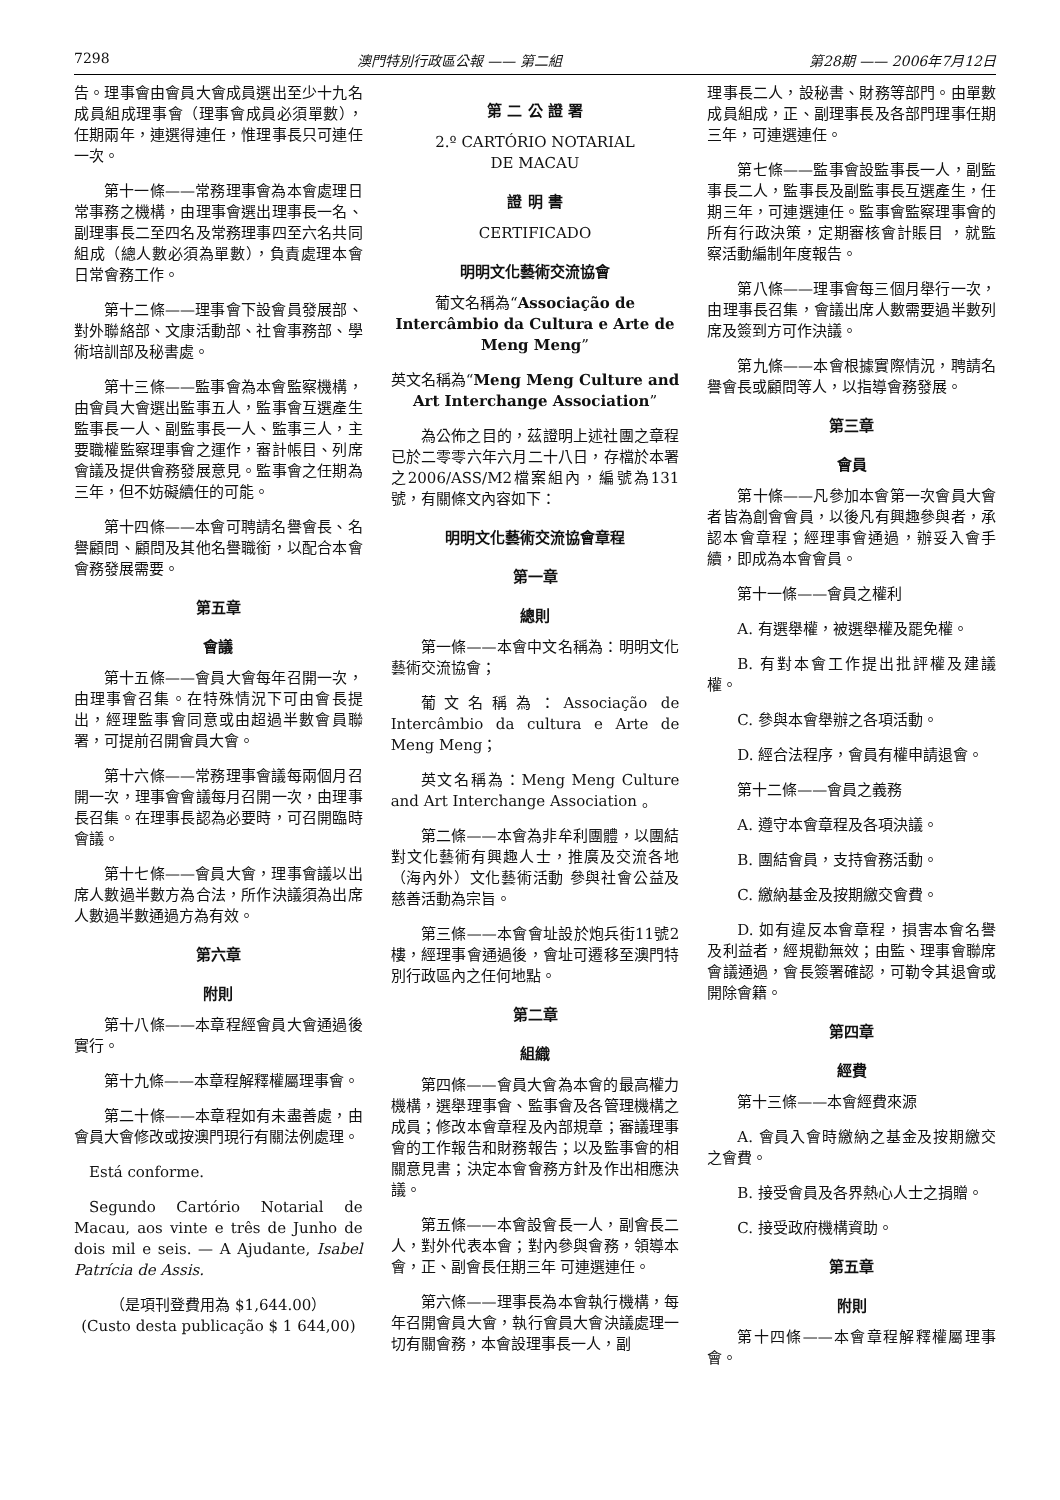7298 澳門特別行政區公報 —— 第二組 第28期 —— 2006年7月12日
告。理事會由會員大會成員選出至少十九名成員組成理事會（理事會成員必須單數），任期兩年，連選得連任，惟理事長只可連任一次。
第十一條——常務理事會為本會處理日常事務之機構，由理事會選出理事長一名、副理事長二至四名及常務理事四至六名共同組成（總人數必須為單數），負責處理本會日常會務工作。
第十二條——理事會下設會員發展部、對外聯絡部、文康活動部、社會事務部、學術培訓部及秘書處。
第十三條——監事會為本會監察機構，由會員大會選出監事五人，監事會互選產生監事長一人、副監事長一人、監事三人，主要職權監察理事會之運作，審計帳目、列席會議及提供會務發展意見。監事會之任期為三年，但不妨礙續任的可能。
第十四條——本會可聘請名譽會長、名譽顧問、顧問及其他名譽職銜，以配合本會會務發展需要。
第五章
會議
第十五條——會員大會每年召開一次，由理事會召集。在特殊情況下可由會長提出，經理監事會同意或由超過半數會員聯署，可提前召開會員大會。
第十六條——常務理事會議每兩個月召開一次，理事會會議每月召開一次，由理事長召集。在理事長認為必要時，可召開臨時會議。
第十七條——會員大會，理事會議以出席人數過半數方為合法，所作決議須為出席人數過半數通過方為有效。
第六章
附則
第十八條——本章程經會員大會通過後實行。
第十九條——本章程解釋權屬理事會。
第二十條——本章程如有未盡善處，由會員大會修改或按澳門現行有關法例處理。
Está conforme.
Segundo Cartório Notarial de Macau, aos vinte e três de Junho de dois mil e seis. — A Ajudante, Isabel Patrícia de Assis.
（是項刊登費用為 $1,644.00）
(Custo desta publicação $ 1 644,00)
第 二 公 證 署
2.º CARTÓRIO NOTARIAL
DE MACAU
證 明 書
CERTIFICADO
明明文化藝術交流協會
葡文名稱為“Associação de Intercâmbio da Cultura e Arte de Meng Meng”
英文名稱為“Meng Meng Culture and Art Interchange Association”
為公佈之目的，茲證明上述社團之章程已於二零零六年六月二十八日，存檔於本署之2006/ASS/M2檔案組內，編號為131號，有關條文內容如下：
明明文化藝術交流協會章程
第一章
總則
第一條——本會中文名稱為：明明文化藝術交流協會；
葡文名稱為：Associação de Intercâmbio da cultura e Arte de Meng Meng；
英文名稱為：Meng Meng Culture and Art Interchange Association 。
第二條——本會為非牟利團體，以團結對文化藝術有興趣人士，推廣及交流各地（海內外）文化藝術活動 參與社會公益及慈善活動為宗旨。
第三條——本會會址設於炮兵街11號2樓，經理事會通過後，會址可遷移至澳門特別行政區內之任何地點。
第二章
組織
第四條——會員大會為本會的最高權力機構，選舉理事會、監事會及各管理機構之成員；修改本會章程及內部規章；審議理事會的工作報告和財務報告；以及監事會的相關意見書；決定本會會務方針及作出相應決議。
第五條——本會設會長一人，副會長二人，對外代表本會；對內參與會務，領導本會，正、副會長任期三年 可連選連任。
第六條——理事長為本會執行機構，每年召開會員大會，執行會員大會決議處理一切有關會務，本會設理事長一人，副
理事長二人，設秘書、財務等部門。由單數成員組成，正、副理事長及各部門理事任期三年，可連選連任。
第七條——監事會設監事長一人，副監事長二人，監事長及副監事長互選產生，任期三年，可連選連任。監事會監察理事會的所有行政決策，定期審核會計賬目 ，就監察活動編制年度報告。
第八條——理事會每三個月舉行一次，由理事長召集，會議出席人數需要過半數列席及簽到方可作決議。
第九條——本會根據實際情況，聘請名譽會長或顧問等人，以指導會務發展。
第三章
會員
第十條——凡參加本會第一次會員大會者皆為創會會員，以後凡有興趣參與者，承認本會章程；經理事會通過，辦妥入會手續，即成為本會會員。
第十一條——會員之權利
A. 有選舉權，被選舉權及罷免權。
B. 有對本會工作提出批評權及建議權。
C. 參與本會舉辦之各項活動。
D. 經合法程序，會員有權申請退會。
第十二條——會員之義務
A. 遵守本會章程及各項決議。
B. 團結會員，支持會務活動。
C. 繳納基金及按期繳交會費。
D. 如有違反本會章程，損害本會名譽及利益者，經規勸無效；由監、理事會聯席會議通過，會長簽署確認，可勒令其退會或開除會籍。
第四章
經費
第十三條——本會經費來源
A. 會員入會時繳納之基金及按期繳交之會費。
B. 接受會員及各界熱心人士之捐贈。
C. 接受政府機構資助。
第五章
附則
第十四條——本會章程解釋權屬理事會。